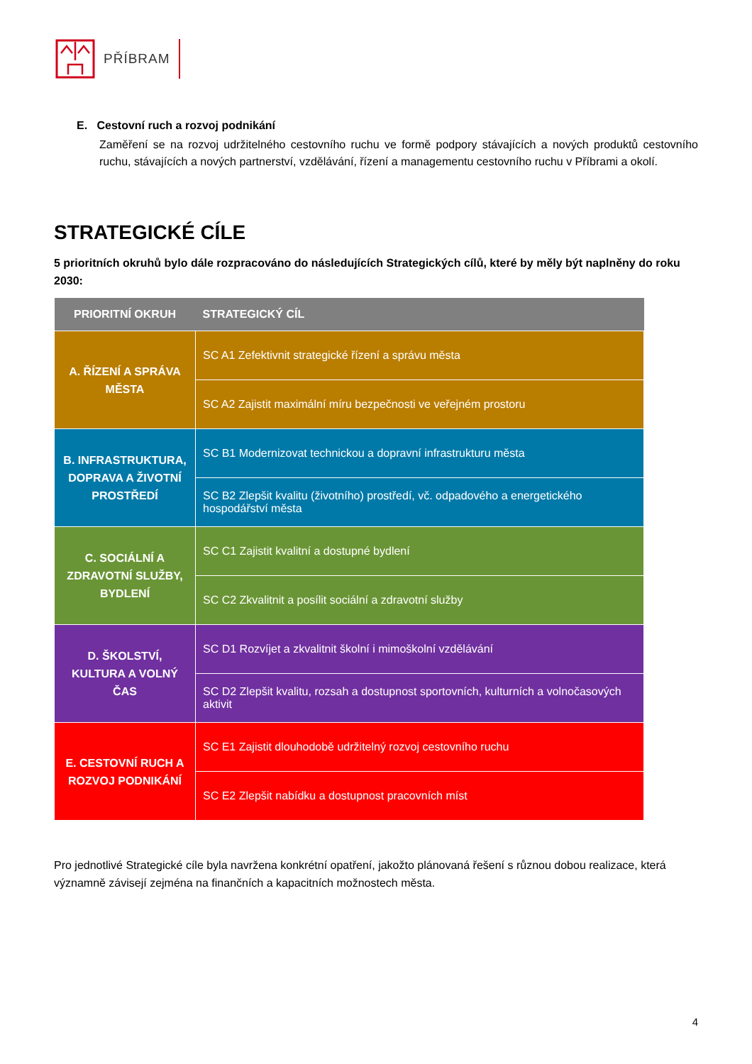PŘÍBRAM
E. Cestovní ruch a rozvoj podnikání
Zaměření se na rozvoj udržitelného cestovního ruchu ve formě podpory stávajících a nových produktů cestovního ruchu, stávajících a nových partnerství, vzdělávání, řízení a managementu cestovního ruchu v Příbrami a okolí.
STRATEGICKÉ CÍLE
5 prioritních okruhů bylo dále rozpracováno do následujících Strategických cílů, které by měly být naplněny do roku 2030:
| PRIORITNÍ OKRUH | STRATEGICKÝ CÍL |
| --- | --- |
| A. ŘÍZENÍ A SPRÁVA MĚSTA | SC A1 Zefektivnit strategické řízení a správu města |
| | SC A2 Zajistit maximální míru bezpečnosti ve veřejném prostoru |
| B. INFRASTRUKTURA, DOPRAVA A ŽIVOTNÍ PROSTŘEDÍ | SC B1 Modernizovat technickou a dopravní infrastrukturu města |
| | SC B2 Zlepšit kvalitu (životního) prostředí, vč. odpadového a energetického hospodářství města |
| C. SOCIÁLNÍ A ZDRAVOTNÍ SLUŽBY, BYDLENÍ | SC C1 Zajistit kvalitní a dostupné bydlení |
| | SC C2 Zkvalitnit a posílit sociální a zdravotní služby |
| D. ŠKOLSTVÍ, KULTURA A VOLNÝ ČAS | SC D1 Rozvíjet a zkvalitnit školní i mimoškolní vzdělávání |
| | SC D2 Zlepšit kvalitu, rozsah a dostupnost sportovních, kulturních a volnočasových aktivit |
| E. CESTOVNÍ RUCH A ROZVOJ PODNIKÁNÍ | SC E1 Zajistit dlouhodobě udržitelný rozvoj cestovního ruchu |
| | SC E2 Zlepšit nabídku a dostupnost pracovních míst |
Pro jednotlivé Strategické cíle byla navržena konkrétní opatření, jakožto plánovaná řešení s různou dobou realizace, která významně závisejí zejména na finančních a kapacitních možnostech města.
4